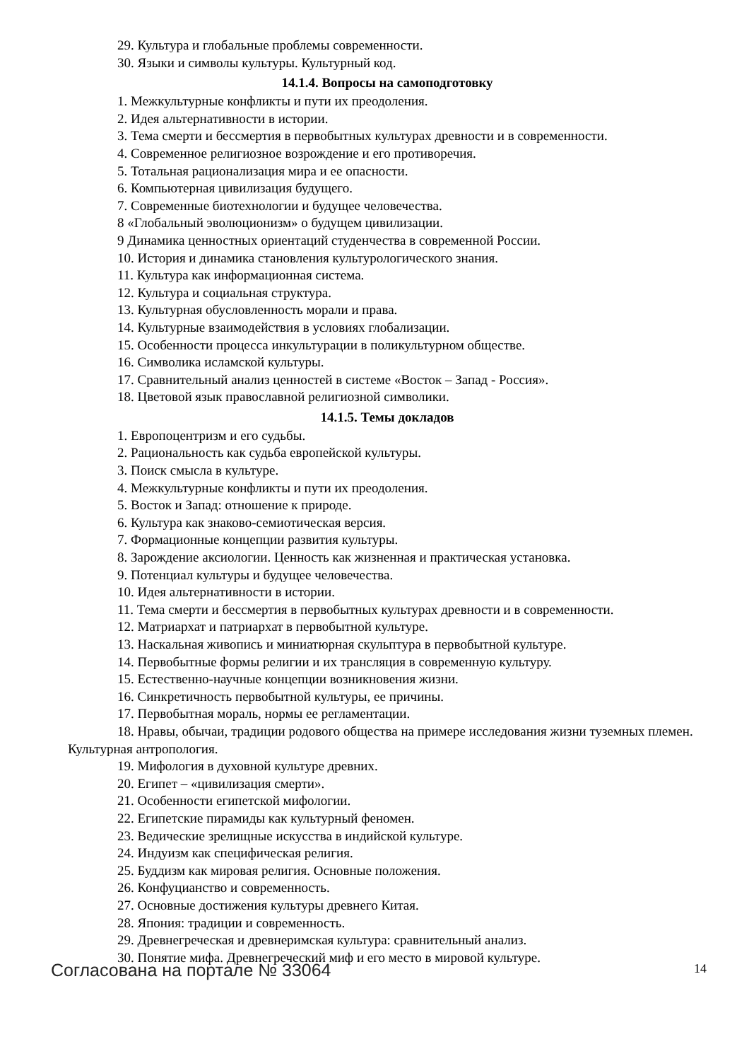29. Культура и глобальные проблемы современности.
30. Языки и символы культуры. Культурный код.
14.1.4. Вопросы на самоподготовку
1. Межкультурные конфликты и пути их преодоления.
2. Идея альтернативности в истории.
3. Тема смерти и бессмертия в первобытных культурах древности и в современности.
4. Современное религиозное возрождение и его противоречия.
5. Тотальная рационализация мира и ее опасности.
6. Компьютерная цивилизация будущего.
7. Современные биотехнологии и будущее человечества.
8 «Глобальный эволюционизм» о будущем цивилизации.
9 Динамика ценностных ориентаций студенчества в современной России.
10. История и динамика становления культурологического знания.
11. Культура как информационная система.
12. Культура и социальная структура.
13. Культурная обусловленность морали и права.
14. Культурные взаимодействия в условиях глобализации.
15. Особенности процесса инкультурации в поликультурном обществе.
16. Символика исламской культуры.
17. Сравнительный анализ ценностей в системе «Восток – Запад - Россия».
18. Цветовой язык православной религиозной символики.
14.1.5. Темы докладов
1. Европоцентризм и его судьбы.
2. Рациональность как судьба европейской культуры.
3. Поиск смысла в культуре.
4. Межкультурные конфликты и пути их преодоления.
5. Восток и Запад: отношение к природе.
6. Культура как знаково-семиотическая версия.
7. Формационные концепции развития культуры.
8. Зарождение аксиологии. Ценность как жизненная и практическая установка.
9. Потенциал культуры и будущее человечества.
10. Идея альтернативности в истории.
11. Тема смерти и бессмертия в первобытных культурах древности и в современности.
12. Матриархат и патриархат в первобытной культуре.
13. Наскальная живопись и миниатюрная скульптура в первобытной культуре.
14. Первобытные формы религии и их трансляция в современную культуру.
15. Естественно-научные концепции возникновения жизни.
16. Синкретичность первобытной культуры, ее причины.
17. Первобытная мораль, нормы ее регламентации.
18. Нравы, обычаи, традиции родового общества на примере исследования жизни туземных племен. Культурная антропология.
19. Мифология в духовной культуре древних.
20. Египет – «цивилизация смерти».
21. Особенности египетской мифологии.
22. Египетские пирамиды как культурный феномен.
23. Ведические зрелищные искусства в индийской культуре.
24. Индуизм как специфическая религия.
25. Буддизм как мировая религия. Основные положения.
26. Конфуцианство и современность.
27. Основные достижения культуры древнего Китая.
28. Япония: традиции и современность.
29. Древнегреческая и древнеримская культура: сравнительный анализ.
30. Понятие мифа. Древнегреческий миф и его место в мировой культуре.
Согласована на портале № 33064 14